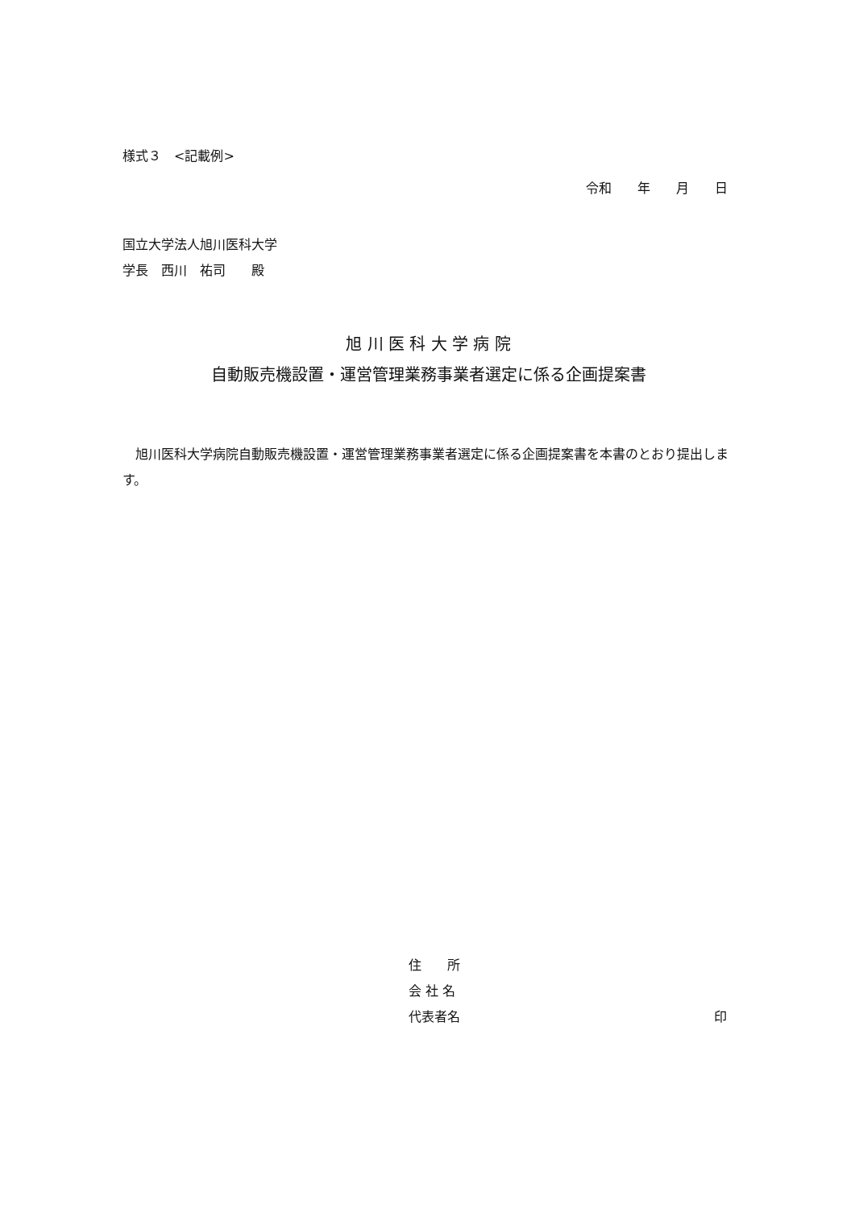様式３　<記載例>
令和　　年　　月　　日
国立大学法人旭川医科大学
学長　西川　祐司　　殿
旭 川 医 科 大 学 病 院
自動販売機設置・運営管理業務事業者選定に係る企画提案書
旭川医科大学病院自動販売機設置・運営管理業務事業者選定に係る企画提案書を本書のとおり提出します。
住　　所
会 社 名
代表者名 印